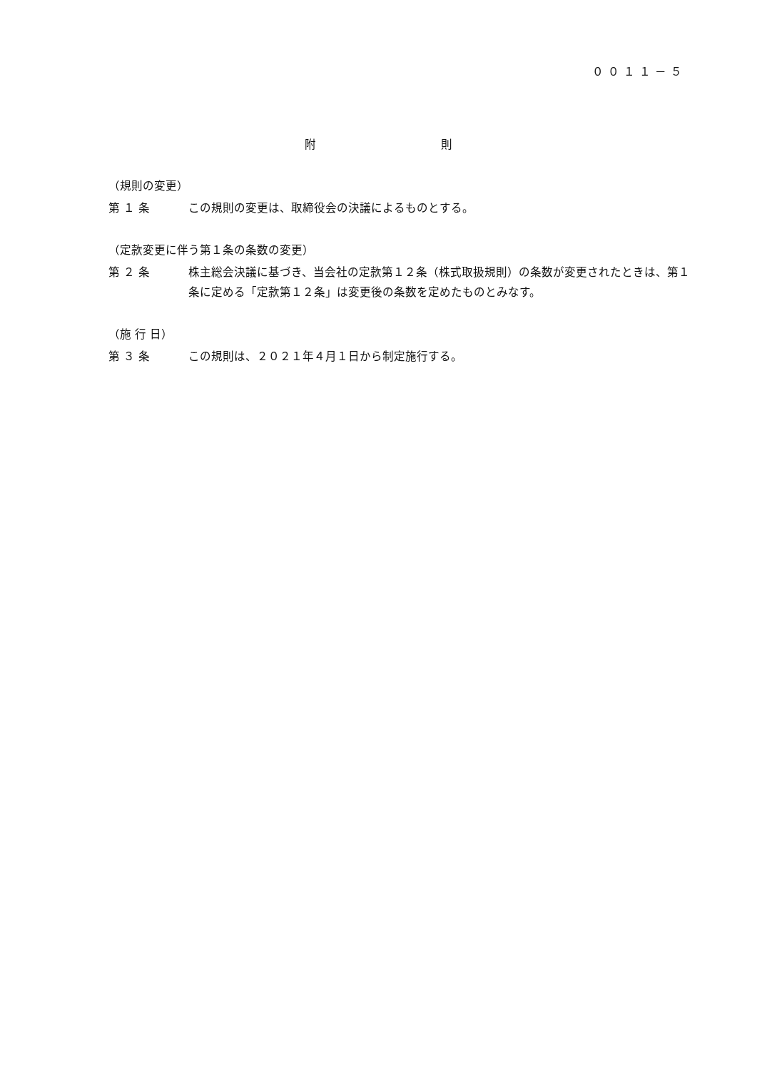００１１－５
附 則
（規則の変更）
第 １ 条 この規則の変更は、取締役会の決議によるものとする。
（定款変更に伴う第１条の条数の変更）
第 ２ 条 株主総会決議に基づき、当会社の定款第１２条（株式取扱規則）の条数が変更されたときは、第１条に定める「定款第１２条」は変更後の条数を定めたものとみなす。
（施 行 日）
第 ３ 条 この規則は、２０２１年４月１日から制定施行する。